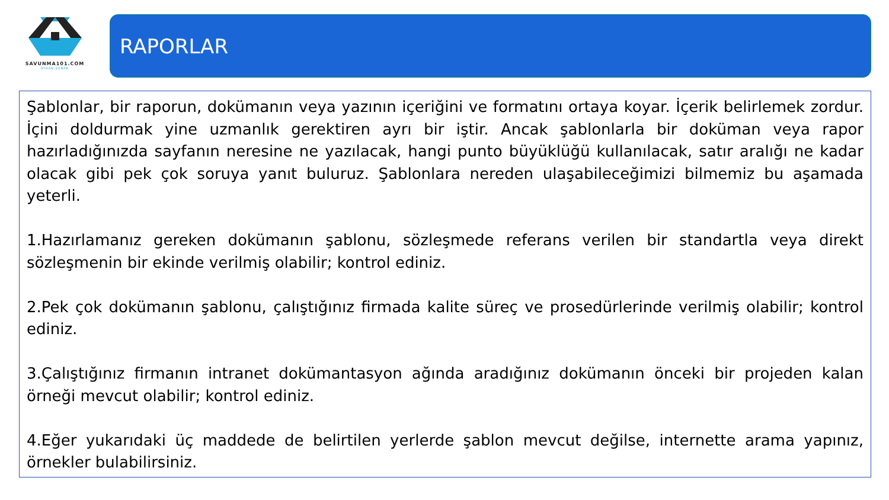SAVUNMA101.COM
AYHAN SUNAR
RAPORLAR
Şablonlar, bir raporun, dokümanın veya yazının içeriğini ve formatını ortaya koyar. İçerik belirlemek zordur. İçini doldurmak yine uzmanlık gerektiren ayrı bir iştir. Ancak şablonlarla bir doküman veya rapor hazırladığınızda sayfanın neresine ne yazılacak, hangi punto büyüklüğü kullanılacak, satır aralığı ne kadar olacak gibi pek çok soruya yanıt buluruz. Şablonlara nereden ulaşabileceğimizi bilmemiz bu aşamada yeterli.
1.Hazırlamanız gereken dokümanın şablonu, sözleşmede referans verilen bir standartla veya direkt sözleşmenin bir ekinde verilmiş olabilir; kontrol ediniz.
2.Pek çok dokümanın şablonu, çalıştığınız firmada kalite süreç ve prosedürlerinde verilmiş olabilir; kontrol ediniz.
3.Çalıştığınız firmanın intranet dokümantasyon ağında aradığınız dokümanın önceki bir projeden kalan örneği mevcut olabilir; kontrol ediniz.
4.Eğer yukarıdaki üç maddede de belirtilen yerlerde şablon mevcut değilse, internette arama yapınız, örnekler bulabilirsiniz.